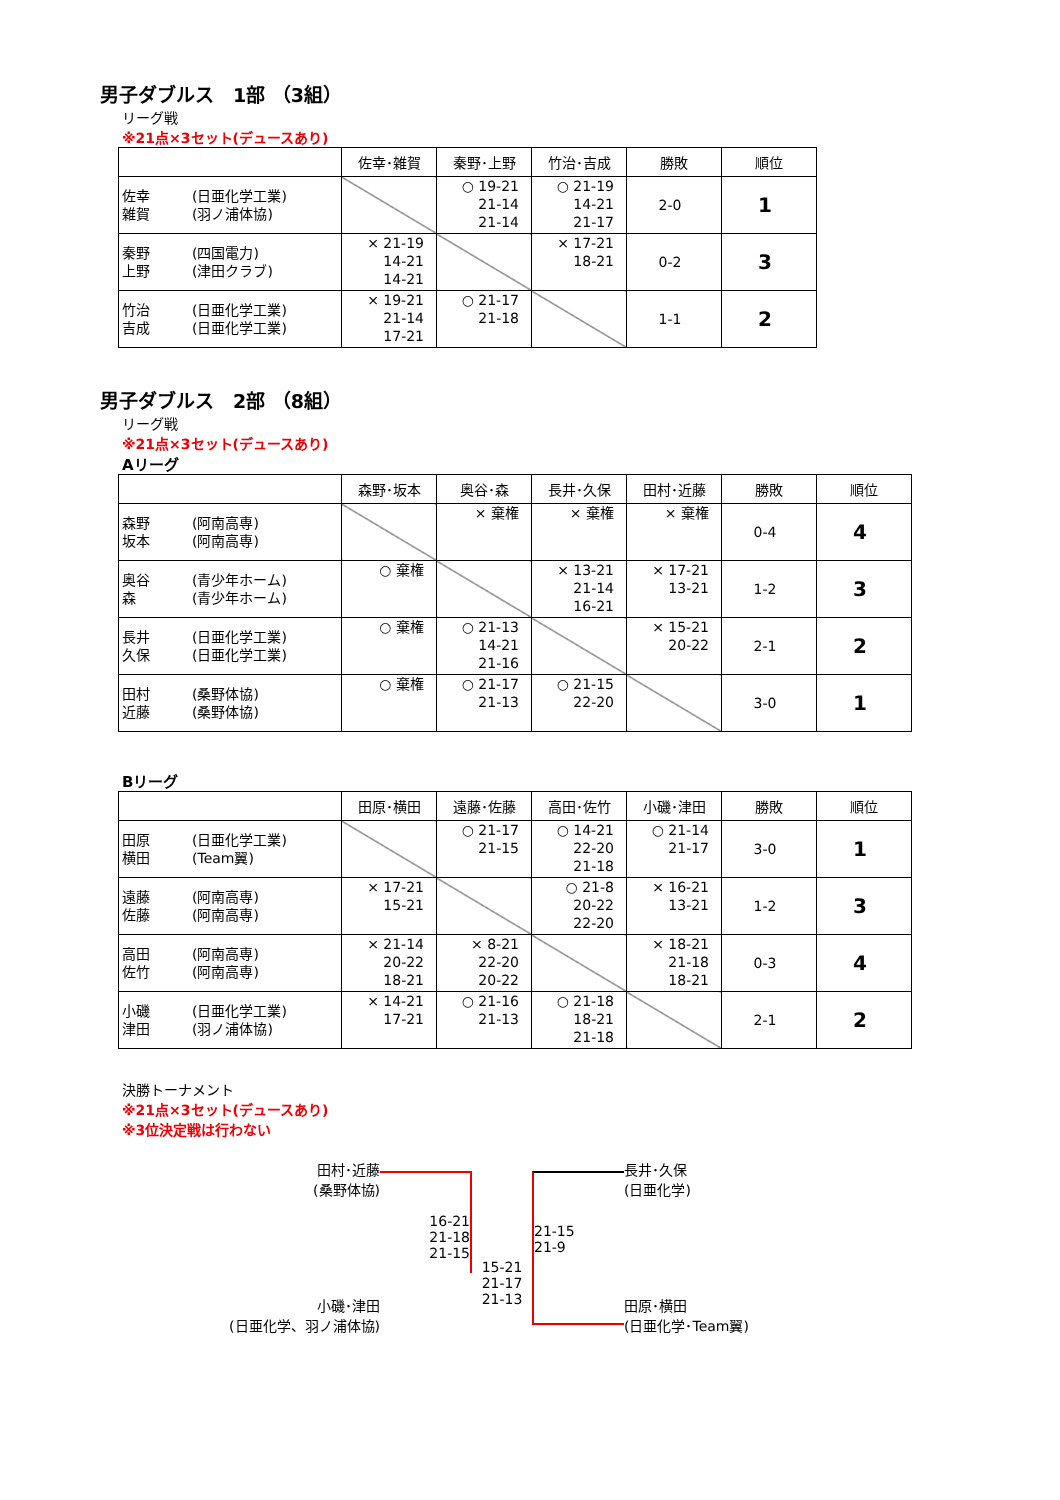男子ダブルス　1部 （3組）
リーグ戦
※21点×3セット(デュースあり)
| | 佐幸･雑賀 | 秦野･上野 | 竹治･吉成 | 勝敗 | 順位 |
| --- | --- | --- | --- | --- | --- |
| 佐幸 (日亜化学工業) 雑賀 (羽ノ浦体協) | | ○ 19-21 21-14 21-14 | ○ 21-19 14-21 21-17 | 2-0 | 1 |
| 秦野 (四国電力) 上野 (津田クラブ) | × 21-19 14-21 14-21 | | × 17-21 18-21 | 0-2 | 3 |
| 竹治 (日亜化学工業) 吉成 (日亜化学工業) | × 19-21 21-14 17-21 | ○ 21-17 21-18 | | 1-1 | 2 |
男子ダブルス　2部 （8組）
リーグ戦
※21点×3セット(デュースあり)
Aリーグ
| | 森野･坂本 | 奥谷･森 | 長井･久保 | 田村･近藤 | 勝敗 | 順位 |
| --- | --- | --- | --- | --- | --- | --- |
| 森野 (阿南高専) 坂本 (阿南高専) | | × 棄権 | × 棄権 | × 棄権 | 0-4 | 4 |
| 奥谷 (青少年ホーム) 森 (青少年ホーム) | ○ 棄権 | | × 13-21 21-14 16-21 | × 17-21 13-21 | 1-2 | 3 |
| 長井 (日亜化学工業) 久保 (日亜化学工業) | ○ 棄権 | ○ 21-13 14-21 21-16 | | × 15-21 20-22 | 2-1 | 2 |
| 田村 (桑野体協) 近藤 (桑野体協) | ○ 棄権 | ○ 21-17 21-13 | ○ 21-15 22-20 | | 3-0 | 1 |
Bリーグ
| | 田原･横田 | 遠藤･佐藤 | 高田･佐竹 | 小磯･津田 | 勝敗 | 順位 |
| --- | --- | --- | --- | --- | --- | --- |
| 田原 (日亜化学工業) 横田 (Team翼) | | ○ 21-17 21-15 | ○ 14-21 22-20 21-18 | ○ 21-14 21-17 | 3-0 | 1 |
| 遠藤 (阿南高専) 佐藤 (阿南高専) | × 17-21 15-21 | | ○ 21-8 20-22 22-20 | × 16-21 13-21 | 1-2 | 3 |
| 高田 (阿南高専) 佐竹 (阿南高専) | × 21-14 20-22 18-21 | × 8-21 22-20 20-22 | | × 18-21 21-18 18-21 | 0-3 | 4 |
| 小磯 (日亜化学工業) 津田 (羽ノ浦体協) | × 14-21 17-21 | ○ 21-16 21-13 | ○ 21-18 18-21 21-18 | | 2-1 | 2 |
決勝トーナメント
※21点×3セット(デュースあり)
※3位決定戦は行わない
田村･近藤
(桑野体協)
小磯･津田
(日亜化学、羽ノ浦体協)
16-21
21-18
21-15
15-21
21-17
21-13
21-15
21-9
長井･久保
(日亜化学)
田原･横田
(日亜化学･Team翼)